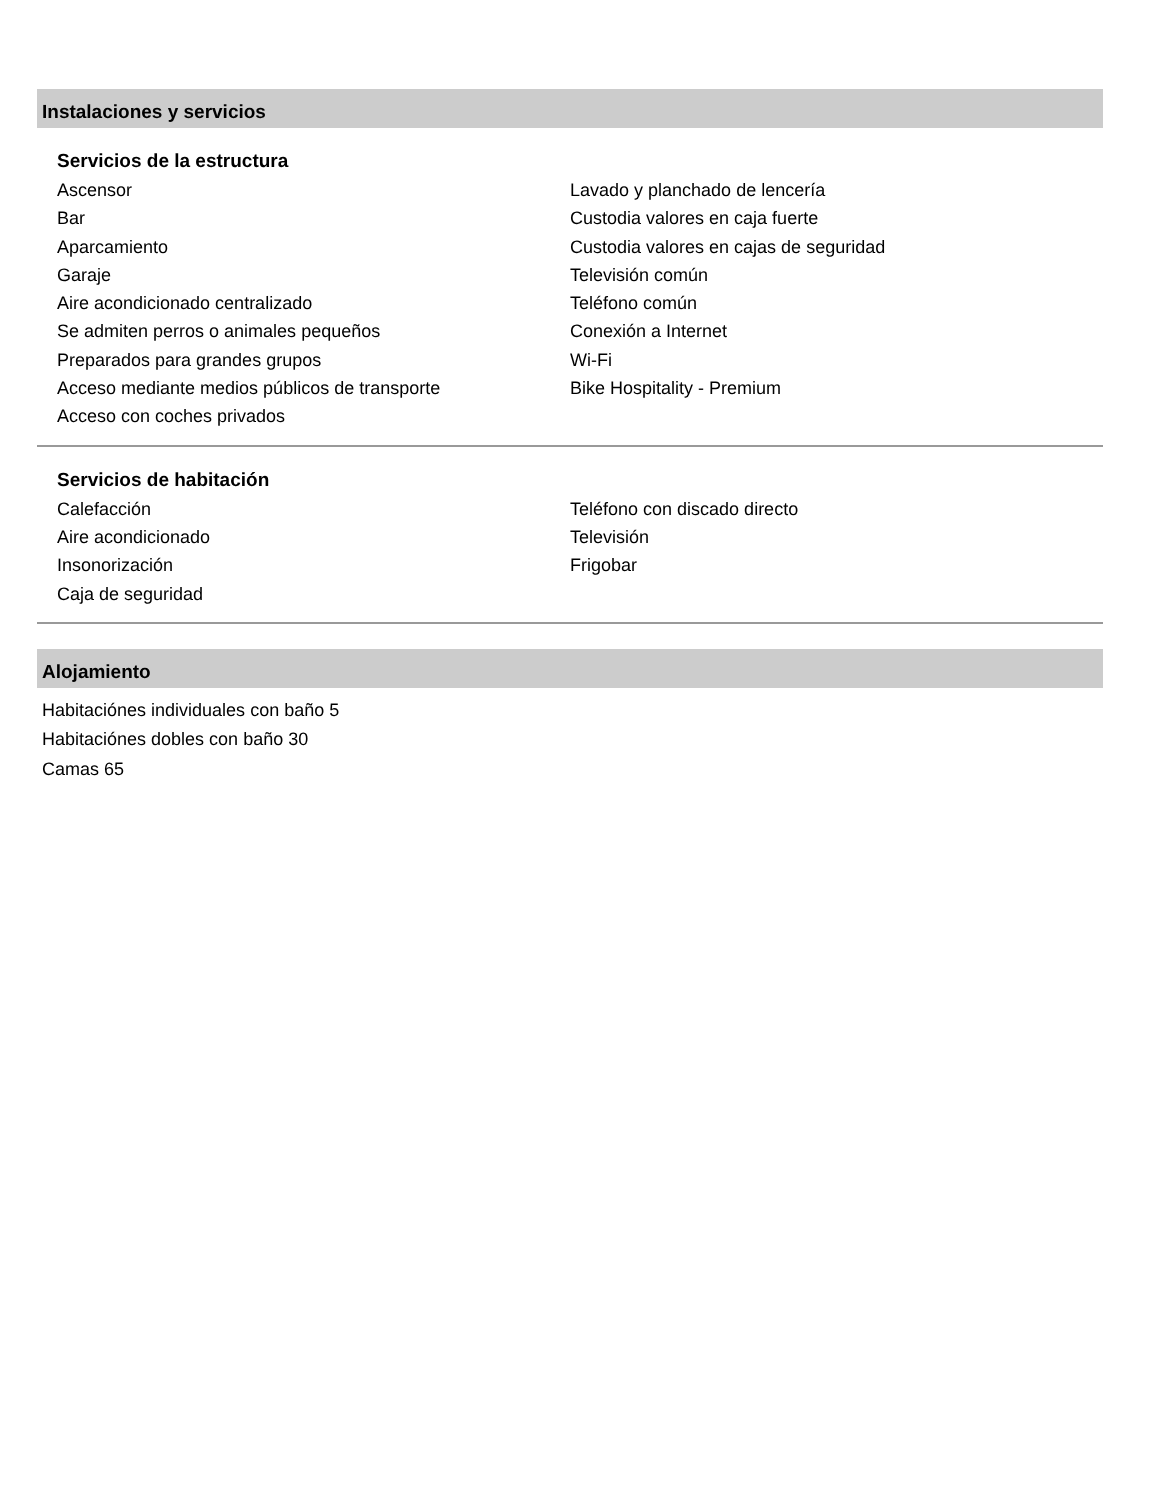Instalaciones y servicios
Servicios de la estructura
Ascensor
Bar
Aparcamiento
Garaje
Aire acondicionado centralizado
Se admiten perros o animales pequeños
Preparados para grandes grupos
Acceso mediante medios públicos de transporte
Acceso con coches privados
Lavado y planchado de lencería
Custodia valores en caja fuerte
Custodia valores en cajas de seguridad
Televisión común
Teléfono común
Conexión a Internet
Wi-Fi
Bike Hospitality - Premium
Servicios de habitación
Calefacción
Aire acondicionado
Insonorización
Caja de seguridad
Teléfono con discado directo
Televisión
Frigobar
Alojamiento
Habitaciónes individuales con baño 5
Habitaciónes dobles con baño 30
Camas 65